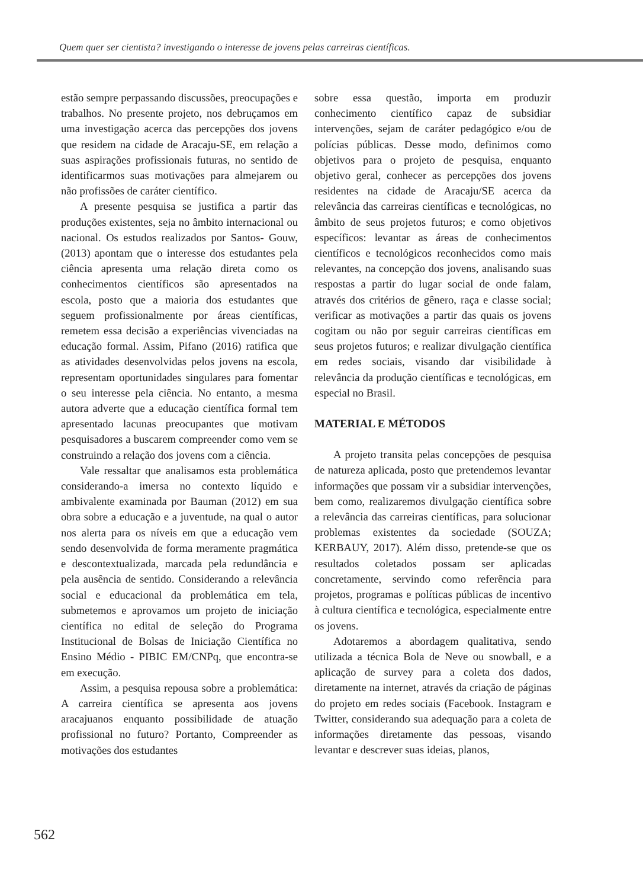Quem quer ser cientista? investigando o interesse de jovens pelas carreiras científicas.
estão sempre perpassando discussões, preocupações e trabalhos. No presente projeto, nos debruçamos em uma investigação acerca das percepções dos jovens que residem na cidade de Aracaju-SE, em relação a suas aspirações profissionais futuras, no sentido de identificarmos suas motivações para almejarem ou não profissões de caráter científico.
A presente pesquisa se justifica a partir das produções existentes, seja no âmbito internacional ou nacional. Os estudos realizados por Santos- Gouw, (2013) apontam que o interesse dos estudantes pela ciência apresenta uma relação direta como os conhecimentos científicos são apresentados na escola, posto que a maioria dos estudantes que seguem profissionalmente por áreas científicas, remetem essa decisão a experiências vivenciadas na educação formal. Assim, Pifano (2016) ratifica que as atividades desenvolvidas pelos jovens na escola, representam oportunidades singulares para fomentar o seu interesse pela ciência. No entanto, a mesma autora adverte que a educação científica formal tem apresentado lacunas preocupantes que motivam pesquisadores a buscarem compreender como vem se construindo a relação dos jovens com a ciência.
Vale ressaltar que analisamos esta problemática considerando-a imersa no contexto líquido e ambivalente examinada por Bauman (2012) em sua obra sobre a educação e a juventude, na qual o autor nos alerta para os níveis em que a educação vem sendo desenvolvida de forma meramente pragmática e descontextualizada, marcada pela redundância e pela ausência de sentido. Considerando a relevância social e educacional da problemática em tela, submetemos e aprovamos um projeto de iniciação científica no edital de seleção do Programa Institucional de Bolsas de Iniciação Científica no Ensino Médio - PIBIC EM/CNPq, que encontra-se em execução.
Assim, a pesquisa repousa sobre a problemática: A carreira científica se apresenta aos jovens aracajuanos enquanto possibilidade de atuação profissional no futuro? Portanto, Compreender as motivações dos estudantes
sobre essa questão, importa em produzir conhecimento científico capaz de subsidiar intervenções, sejam de caráter pedagógico e/ou de polícias públicas. Desse modo, definimos como objetivos para o projeto de pesquisa, enquanto objetivo geral, conhecer as percepções dos jovens residentes na cidade de Aracaju/SE acerca da relevância das carreiras científicas e tecnológicas, no âmbito de seus projetos futuros; e como objetivos específicos: levantar as áreas de conhecimentos científicos e tecnológicos reconhecidos como mais relevantes, na concepção dos jovens, analisando suas respostas a partir do lugar social de onde falam, através dos critérios de gênero, raça e classe social; verificar as motivações a partir das quais os jovens cogitam ou não por seguir carreiras científicas em seus projetos futuros; e realizar divulgação científica em redes sociais, visando dar visibilidade à relevância da produção científicas e tecnológicas, em especial no Brasil.
MATERIAL E MÉTODOS
A projeto transita pelas concepções de pesquisa de natureza aplicada, posto que pretendemos levantar informações que possam vir a subsidiar intervenções, bem como, realizaremos divulgação científica sobre a relevância das carreiras científicas, para solucionar problemas existentes da sociedade (SOUZA; KERBAUY, 2017). Além disso, pretende-se que os resultados coletados possam ser aplicadas concretamente, servindo como referência para projetos, programas e políticas públicas de incentivo à cultura científica e tecnológica, especialmente entre os jovens.
Adotaremos a abordagem qualitativa, sendo utilizada a técnica Bola de Neve ou snowball, e a aplicação de survey para a coleta dos dados, diretamente na internet, através da criação de páginas do projeto em redes sociais (Facebook. Instagram e Twitter, considerando sua adequação para a coleta de informações diretamente das pessoas, visando levantar e descrever suas ideias, planos,
562